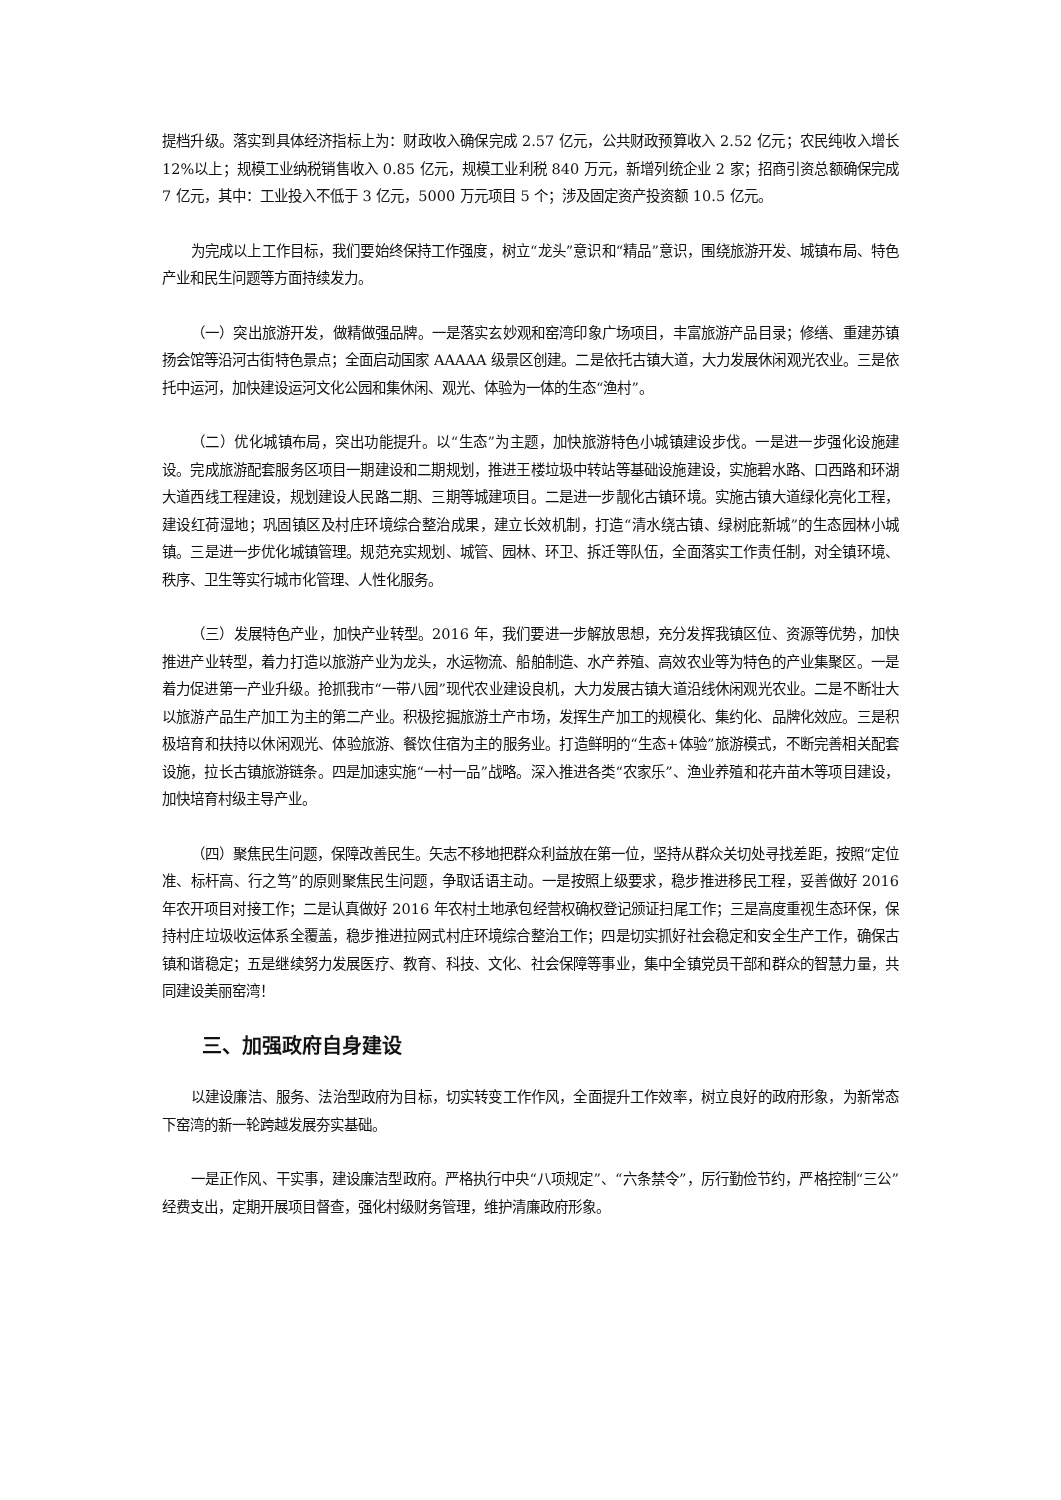提档升级。落实到具体经济指标上为：财政收入确保完成 2.57 亿元，公共财政预算收入 2.52 亿元；农民纯收入增长 12%以上；规模工业纳税销售收入 0.85 亿元，规模工业利税 840 万元，新增列统企业 2 家；招商引资总额确保完成 7 亿元，其中：工业投入不低于 3 亿元，5000 万元项目 5 个；涉及固定资产投资额 10.5 亿元。
为完成以上工作目标，我们要始终保持工作强度，树立“龙头”意识和“精品”意识，围绕旅游开发、城镇布局、特色产业和民生问题等方面持续发力。
（一）突出旅游开发，做精做强品牌。一是落实玄妙观和窑湾印象广场项目，丰富旅游产品目录；修缮、重建苏镇扬会馆等沿河古街特色景点；全面启动国家 AAAAA 级景区创建。二是依托古镇大道，大力发展休闲观光农业。三是依托中运河，加快建设运河文化公园和集休闲、观光、体验为一体的生态“渔村”。
（二）优化城镇布局，突出功能提升。以“生态”为主题，加快旅游特色小城镇建设步伐。一是进一步强化设施建设。完成旅游配套服务区项目一期建设和二期规划，推进王楼垃圾中转站等基础设施建设，实施碧水路、口西路和环湖大道西线工程建设，规划建设人民路二期、三期等城建项目。二是进一步靓化古镇环境。实施古镇大道绿化亮化工程，建设红荷湿地；巩固镇区及村庄环境综合整治成果，建立长效机制，打造“清水绕古镇、绿树庇新城”的生态园林小城镇。三是进一步优化城镇管理。规范充实规划、城管、园林、环卫、拆迁等队伍，全面落实工作责任制，对全镇环境、秩序、卫生等实行城市化管理、人性化服务。
（三）发展特色产业，加快产业转型。2016 年，我们要进一步解放思想，充分发挥我镇区位、资源等优势，加快推进产业转型，着力打造以旅游产业为龙头，水运物流、船舶制造、水产养殖、高效农业等为特色的产业集聚区。一是着力促进第一产业升级。抢抓我市“一带八园”现代农业建设良机，大力发展古镇大道沿线休闲观光农业。二是不断壮大以旅游产品生产加工为主的第二产业。积极挖掘旅游土产市场，发挥生产加工的规模化、集约化、品牌化效应。三是积极培育和扶持以休闲观光、体验旅游、餐饮住宿为主的服务业。打造鲜明的“生态+体验”旅游模式，不断完善相关配套设施，拉长古镇旅游链条。四是加速实施“一村一品”战略。深入推进各类“农家乐”、渔业养殖和花卉苗木等项目建设，加快培育村级主导产业。
（四）聚焦民生问题，保障改善民生。矢志不移地把群众利益放在第一位，坚持从群众关切处寻找差距，按照“定位准、标杆高、行之笃”的原则聚焦民生问题，争取话语主动。一是按照上级要求，稳步推进移民工程，妥善做好 2016 年农开项目对接工作；二是认真做好 2016 年农村土地承包经营权确权登记颁证扫尾工作；三是高度重视生态环保，保持村庄垃圾收运体系全覆盖，稳步推进拉网式村庄环境综合整治工作；四是切实抓好社会稳定和安全生产工作，确保古镇和谐稳定；五是继续努力发展医疗、教育、科技、文化、社会保障等事业，集中全镇党员干部和群众的智慧力量，共同建设美丽窑湾！
三、加强政府自身建设
以建设廉洁、服务、法治型政府为目标，切实转变工作作风，全面提升工作效率，树立良好的政府形象，为新常态下窑湾的新一轮跨越发展夯实基础。
一是正作风、干实事，建设廉洁型政府。严格执行中央“八项规定”、“六条禁令”，厉行勤俭节约，严格控制“三公”经费支出，定期开展项目督查，强化村级财务管理，维护清廉政府形象。